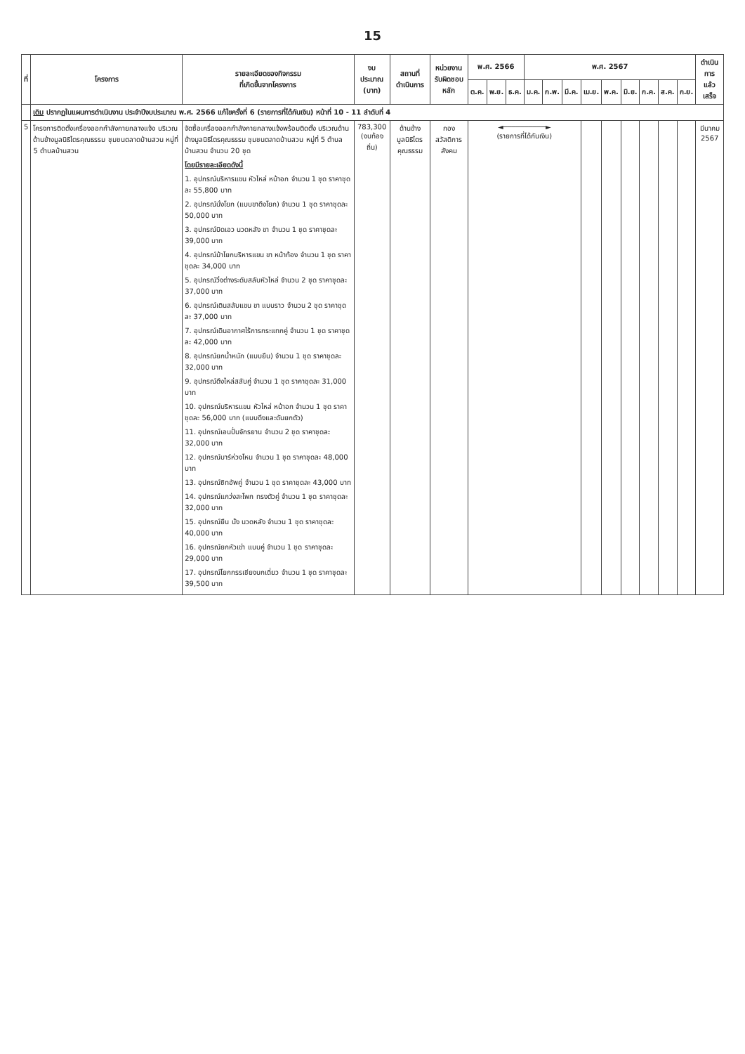15
| ที่ | โครงการ | รายละเอียดของกิจกรรม ที่เกิดขึ้นจากโครงการ | งบประมาณ (บาท) | สถานที่ ดำเนินการ | หน่วยงาน รับผิดชอบหลัก | พ.ศ. 2566 | | | พ.ศ. 2567 | | | | | | | | | ดำเนินการ แล้วเสร็จ |
| --- | --- | --- | --- | --- | --- | --- | --- | --- | --- | --- | --- | --- | --- | --- | --- | --- | --- | --- |
| | | | | | | ต.ค. | พ.ย. | ธ.ค. | ม.ค. | ก.พ. | มี.ค. | เม.ย. | พ.ค. | มิ.ย. | ก.ค. | ส.ค. | ก.ย. | |
| | เดิม ปรากฏในแผนการดำเนินงาน ประจำปีงบประมาณ พ.ศ. 2566 แก้ไขครั้งที่ 6 (รายการที่ได้กันเงิน) หน้าที่ 10 - 11 ลำดับที่ 4 | | | | | | | | | | | | | | | | | |
| 5 | โครงการติดตั้งเครื่องออกกำลังกายกลางแจ้ง บริเวณด้านข้างมูลนิธิไตรคุณธรรม ชุมชนตลาดบ้านสวน หมู่ที่ 5 ตำบลบ้านสวน | จัดซื้อเครื่องออกกำลังกายกลางแจ้งพร้อมติดตั้ง บริเวณด้านข้างมูลนิธิไตรคุณธรรม ชุมชนตลาดบ้านสวน หมู่ที่ 5 ตำบลบ้านสวน จำนวน 20 ชุด โดยมีรายละเอียดดังนี้ 1. อุปกรณ์บริหารแขน หัวไหล่ หน้าอก จำนวน 1 ชุด ราคาชุดละ 55,800 บาท 2. อุปกรณ์นั่งโยก (แบบขาดึงโยก) จำนวน 1 ชุด ราคาชุดละ 50,000 บาท 3. อุปกรณ์บิดเอว นวดหลัง ขา จำนวน 1 ชุด ราคาชุดละ 39,000 บาท 4. อุปกรณ์ม้าโยกบริหารแขน ขา หน้าท้อง จำนวน 1 ชุด ราคาชุดละ 34,000 บาท 5. อุปกรณ์วิ่งต่างระดับสลับหัวไหล่ จำนวน 2 ชุด ราคาชุดละ 37,000 บาท 6. อุปกรณ์เดินสลับแขน ขา แบบราว จำนวน 2 ชุด ราคาชุดละ 37,000 บาท 7. อุปกรณ์เดินอากาศไร้การกระแทกคู่ จำนวน 1 ชุด ราคาชุดละ 42,000 บาท 8. อุปกรณ์ยกน้ำหนัก (แบบยืน) จำนวน 1 ชุด ราคาชุดละ 32,000 บาท 9. อุปกรณ์ดึงไหล่สลับคู่ จำนวน 1 ชุด ราคาชุดละ 31,000 บาท 10. อุปกรณ์บริหารแขน หัวไหล่ หน้าอก จำนวน 1 ชุด ราคาชุดละ 56,000 บาท (แบบดึงและดันยกตัว) 11. อุปกรณ์เอนปั่นจักรยาน จำนวน 2 ชุด ราคาชุดละ 32,000 บาท 12. อุปกรณ์บาร์ห่วงโหน จำนวน 1 ชุด ราคาชุดละ 48,000 บาท 13. อุปกรณ์ซิทอัพคู่ จำนวน 1 ชุด ราคาชุดละ 43,000 บาท 14. อุปกรณ์แกว่งสะโพก ทรงตัวคู่ จำนวน 1 ชุด ราคาชุดละ 32,000 บาท 15. อุปกรณ์ยืน นั่ง นวดหลัง จำนวน 1 ชุด ราคาชุดละ 40,000 บาท 16. อุปกรณ์ยกหัวเข่า แบบคู่ จำนวน 1 ชุด ราคาชุดละ 29,000 บาท 17. อุปกรณ์โยกกรรเชียงบกเดี่ยว จำนวน 1 ชุด ราคาชุดละ 39,500 บาท | 783,300 (งบท้องถิ่น) | ด้านข้าง มูลนิธิไตรคุณธรรม | กอง สวัสดิการสังคม | ◄──────────► (รายการที่ได้กันเงิน) | | | | | | | | | | | | มีนาคม 2567 |